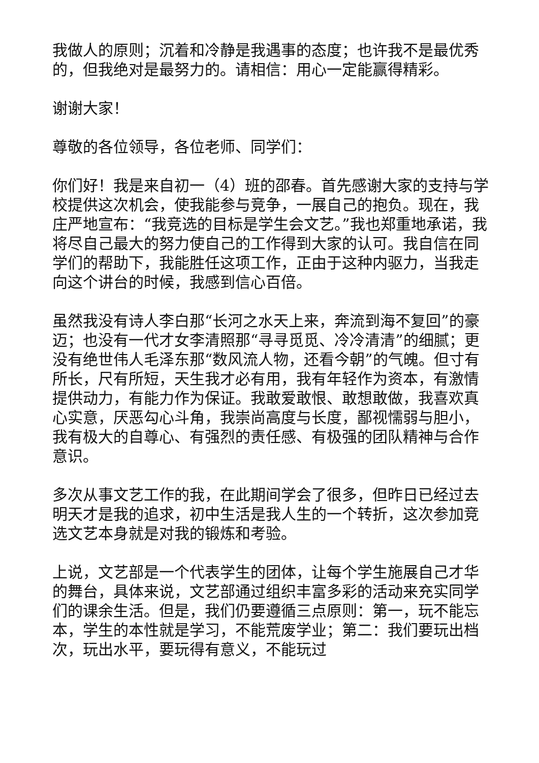我做人的原则；沉着和冷静是我遇事的态度；也许我不是最优秀的，但我绝对是最努力的。请相信：用心一定能赢得精彩。
谢谢大家！
尊敬的各位领导，各位老师、同学们：
你们好！我是来自初一（4）班的邵春。首先感谢大家的支持与学校提供这次机会，使我能参与竞争，一展自己的抱负。现在，我庄严地宣布：“我竞选的目标是学生会文艺。”我也郑重地承诺，我将尽自己最大的努力使自己的工作得到大家的认可。我自信在同学们的帮助下，我能胜任这项工作，正由于这种内驱力，当我走向这个讲台的时候，我感到信心百倍。
虽然我没有诗人李白那“长河之水天上来，奔流到海不复回”的豪迈；也没有一代才女李清照那“寻寻觅觅、冷冷清清”的细腻；更没有绝世伟人毛泽东那“数风流人物，还看今朝”的气魄。但寸有所长，尺有所短，天生我才必有用，我有年轻作为资本，有激情提供动力，有能力作为保证。我敢爱敢恨、敢想敢做，我喜欢真心实意，厌恶勾心斗角，我崇尚高度与长度，鄙视懦弱与胆小，我有极大的自尊心、有强烈的责任感、有极强的团队精神与合作意识。
多次从事文艺工作的我，在此期间学会了很多，但昨日已经过去明天才是我的追求，初中生活是我人生的一个转折，这次参加竞选文艺本身就是对我的锻炼和考验。
上说，文艺部是一个代表学生的团体，让每个学生施展自己才华的舞台，具体来说，文艺部通过组织丰富多彩的活动来充实同学们的课余生活。但是，我们仍要遵循三点原则：第一，玩不能忘本，学生的本性就是学习，不能荒废学业；第二：我们要玩出档次，玩出水平，要玩得有意义，不能玩过